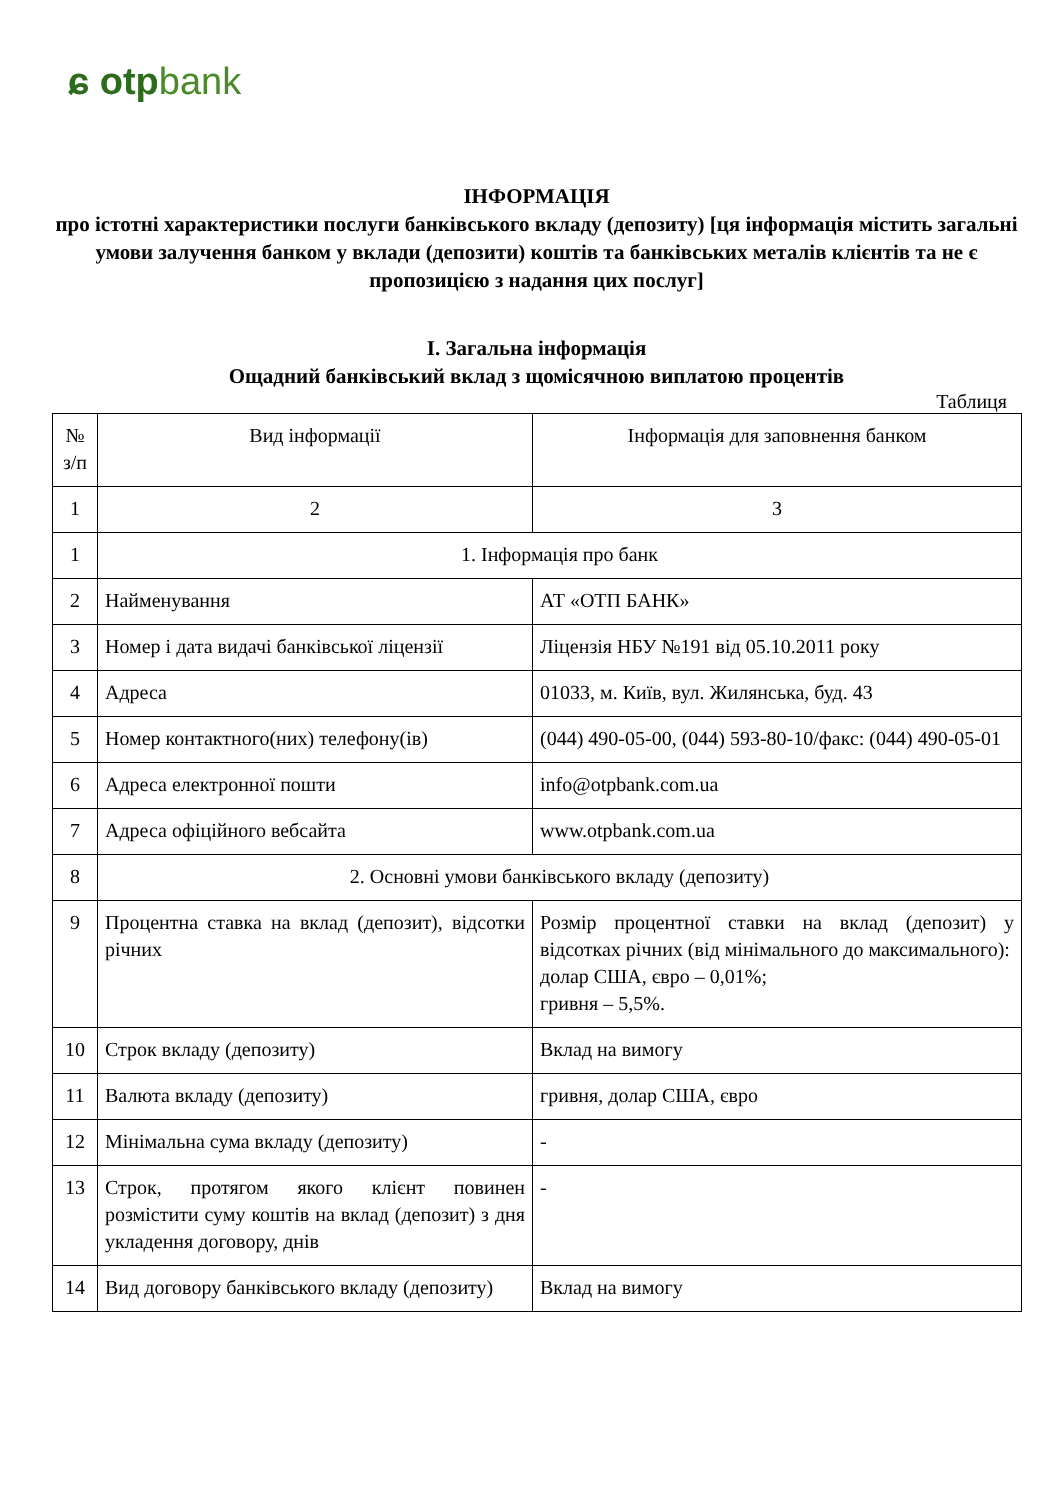ɕ otpbank
ІНФОРМАЦІЯ
про істотні характеристики послуги банківського вкладу (депозиту) [ця інформація містить загальні умови залучення банком у вклади (депозити) коштів та банківських металів клієнтів та не є пропозицією з надання цих послуг]
І. Загальна інформація
Ощадний банківський вклад з щомісячною виплатою процентів
Таблиця
| № з/п | Вид інформації | Інформація для заповнення банком |
| --- | --- | --- |
| 1 | 2 | 3 |
| 1 | 1. Інформація про банк | |
| 2 | Найменування | АТ «ОТП БАНК» |
| 3 | Номер і дата видачі банківської ліцензії | Ліцензія НБУ №191 від 05.10.2011 року |
| 4 | Адреса | 01033, м. Київ, вул. Жилянська, буд. 43 |
| 5 | Номер контактного(них) телефону(ів) | (044) 490-05-00, (044) 593-80-10/факс: (044) 490-05-01 |
| 6 | Адреса електронної пошти | info@otpbank.com.ua |
| 7 | Адреса офіційного вебсайта | www.otpbank.com.ua |
| 8 | 2. Основні умови банківського вкладу (депозиту) | |
| 9 | Процентна ставка на вклад (депозит), відсотки річних | Розмір процентної ставки на вклад (депозит) у відсотках річних (від мінімального до максимального): долар США, євро – 0,01%; гривня – 5,5%. |
| 10 | Строк вкладу (депозиту) | Вклад на вимогу |
| 11 | Валюта вкладу (депозиту) | гривня, долар США, євро |
| 12 | Мінімальна сума вкладу (депозиту) | - |
| 13 | Строк, протягом якого клієнт повинен розмістити суму коштів на вклад (депозит) з дня укладення договору, днів | - |
| 14 | Вид договору банківського вкладу (депозиту) | Вклад на вимогу |